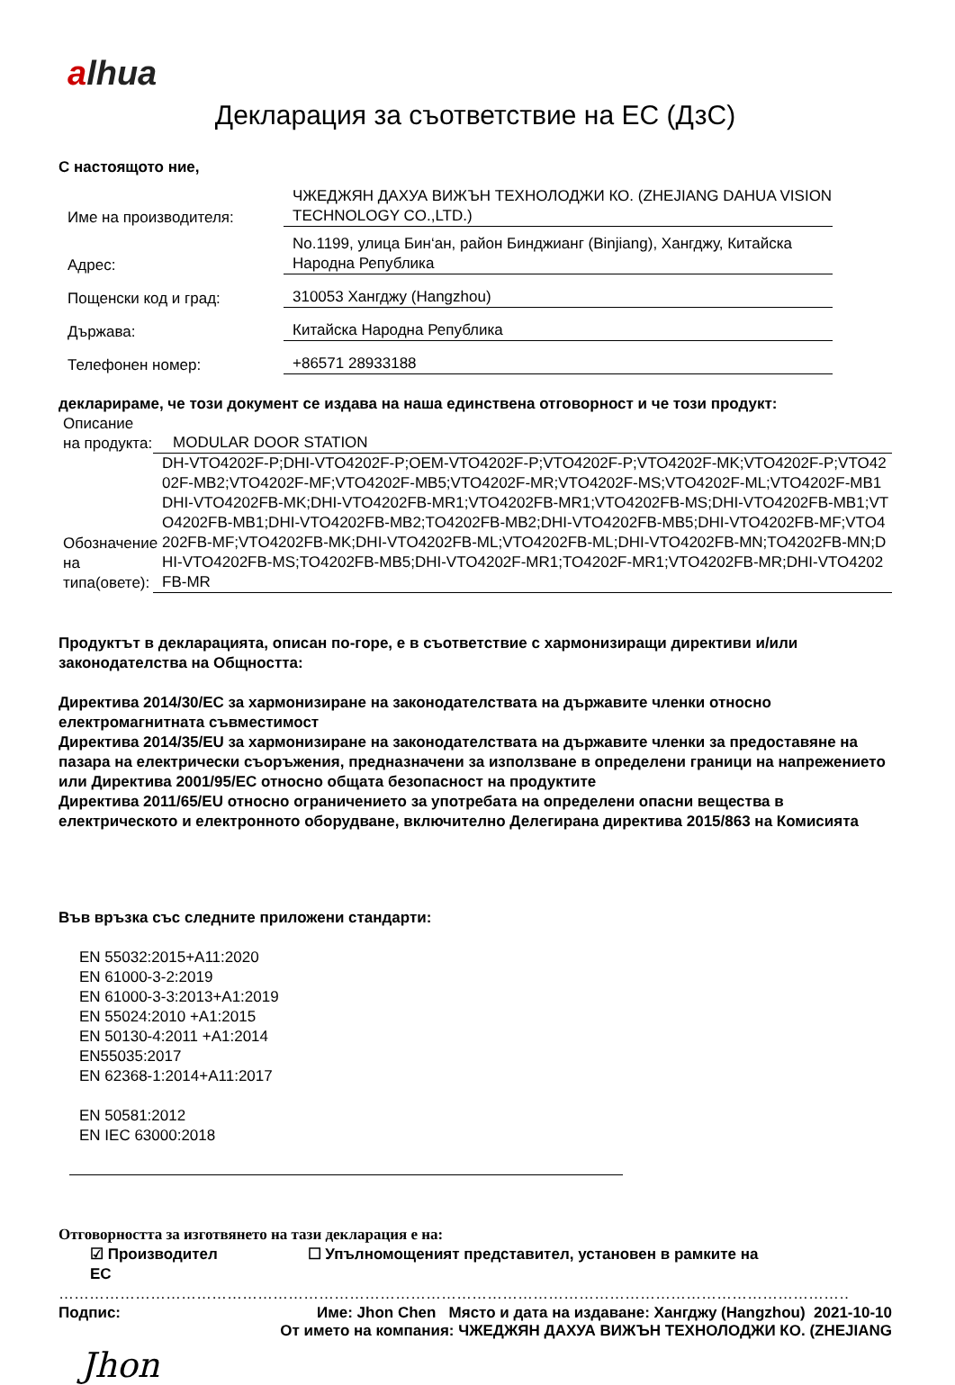alhua
Декларация за съответствие на ЕС (ДзС)
С настоящото ние,
Име на производителя:
ЧЖЕДЖЯН ДАХУА ВИЖЪН ТЕХНОЛОДЖИ КО. (ZHEJIANG DAHUA VISION TECHNOLOGY CO.,LTD.)
Адрес:
No.1199, улица Бин‘ан, район Бинджианг (Binjiang), Хангджу, Китайска Народна Република
Пощенски код и град:
310053 Хангджу (Hangzhou)
Държава:
Китайска Народна Република
Телефонен номер:
+86571 28933188
декларираме, че този документ се издава на наша единствена отговорност и че този продукт:
Описание на продукта:
MODULAR DOOR STATION
Обозначение на типа(овете):
DH-VTO4202F-P;DHI-VTO4202F-P;OEM-VTO4202F-P;VTO4202F-P;VTO4202F-MK;VTO4202F-P;VTO4202F-MB2;VTO4202F-MF;VTO4202F-MB5;VTO4202F-MR;VTO4202F-MS;VTO4202F-ML;VTO4202F-MB1DHI-VTO4202FB-MK;DHI-VTO4202FB-MR1;VTO4202FB-MR1;VTO4202FB-MS;DHI-VTO4202FB-MB1;VTO4202FB-MB1;DHI-VTO4202FB-MB2;TO4202FB-MB2;DHI-VTO4202FB-MB5;DHI-VTO4202FB-MF;VTO4202FB-MF;VTO4202FB-MK;DHI-VTO4202FB-ML;VTO4202FB-ML;DHI-VTO4202FB-MN;TO4202FB-MN;DHI-VTO4202FB-MS;TO4202FB-MB5;DHI-VTO4202F-MR1;TO4202F-MR1;VTO4202FB-MR;DHI-VTO4202FB-MR
Продуктът в декларацията, описан по-горе, е в съответствие с хармонизиращи директиви и/или законодателства на Общността:
Директива 2014/30/ЕС за хармонизиране на законодателствата на държавите членки относно електромагнитната съвместимост
Директива 2014/35/EU за хармонизиране на законодателствата на държавите членки за предоставяне на пазара на електрически съоръжения, предназначени за използване в определени граници на напрежението или Директива 2001/95/ЕС относно общата безопасност на продуктите
Директива 2011/65/EU относно ограничението за употребата на определени опасни вещества в електрическото и електронното оборудване, включително Делегирана директива 2015/863 на Комисията
Във връзка със следните приложени стандарти:
EN 55032:2015+A11:2020
EN 61000-3-2:2019
EN 61000-3-3:2013+A1:2019
EN 55024:2010 +A1:2015
EN 50130-4:2011 +A1:2014
EN55035:2017
EN 62368-1:2014+A11:2017
EN 50581:2012
EN IEC 63000:2018
Отговорността за изготвянето на тази декларация е на:
☑ Производител ☐ Упълномощеният представител, установен в рамките на
ЕС
…………………………………………………………………………………………………………………………………………
Подпис: Име: Jhon Chen Място и дата на издаване: Хангджу (Hangzhou) 2021-10-10
От името на компания: ЧЖЕДЖЯН ДАХУА ВИЖЪН ТЕХНОЛОДЖИ КО. (ZHEJIANG
Jhon